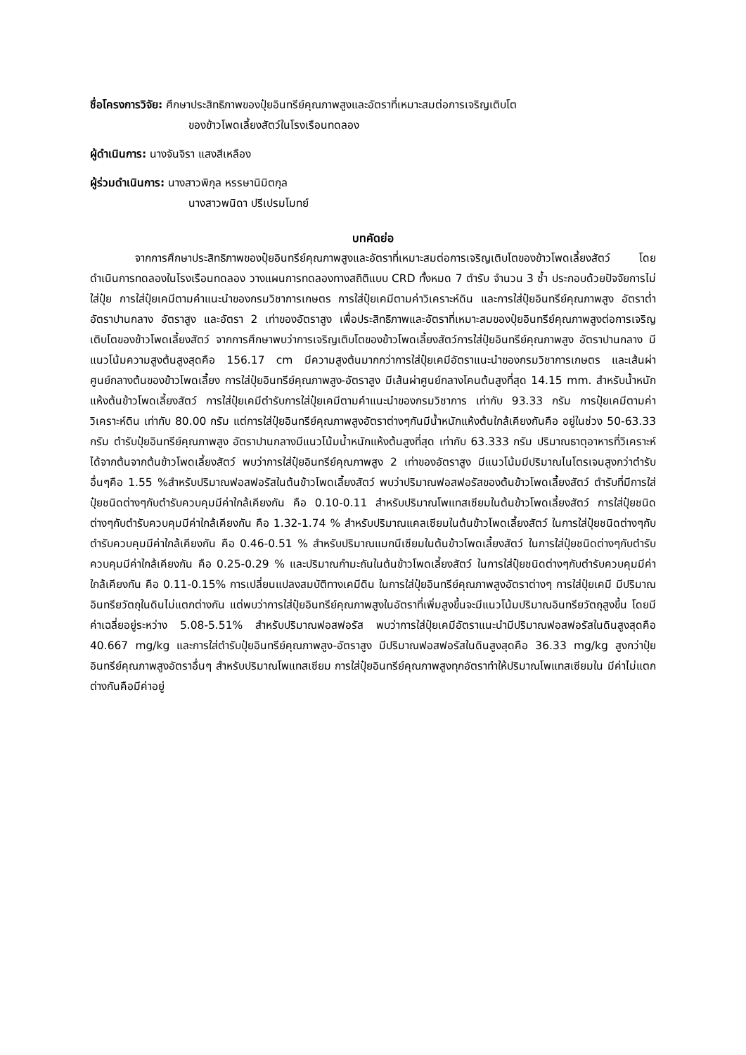ชื่อโครงการวิจัย: ศึกษาประสิทธิภาพของปุ๋ยอินทรีย์คุณภาพสูงและอัตราที่เหมาะสมต่อการเจริญเติบโต
ของข้าวโพดเลี้ยงสัตว์ในโรงเรือนทดลอง
ผู้ดำเนินการ: นางจันจิรา แสงสีเหลือง
ผู้ร่วมดำเนินการ: นางสาวพิกุล หรรษานิมิตกุล
นางสาวพนิดา ปรีเปรมโมทย์
บทคัดย่อ
จากการศึกษาประสิทธิภาพของปุ๋ยอินทรีย์คุณภาพสูงและอัตราที่เหมาะสมต่อการเจริญเติบโตของข้าวโพดเลี้ยงสัตว์ โดยดำเนินการทดลองในโรงเรือนทดลอง วางแผนการทดลองทางสถิติแบบ CRD ทั้งหมด 7 ตำรับ จำนวน 3 ซ้ำ ประกอบด้วยปัจจัยการไม่ใส่ปุ๋ย การใส่ปุ๋ยเคมีตามคำแนะนำของกรมวิชาการเกษตร การใส่ปุ๋ยเคมีตามค่าวิเคราะห์ดิน และการใส่ปุ๋ยอินทรีย์คุณภาพสูง อัตราต่ำ อัตราปานกลาง อัตราสูง และอัตรา 2 เท่าของอัตราสูง เพื่อประสิทธิภาพและอัตราที่เหมาะสมของปุ๋ยอินทรีย์คุณภาพสูงต่อการเจริญเติบโตของข้าวโพดเลี้ยงสัตว์ จากการศึกษาพบว่าการเจริญเติบโตของข้าวโพดเลี้ยงสัตว์การใส่ปุ๋ยอินทรีย์คุณภาพสูง อัตราปานกลาง มีแนวโน้มความสูงต้นสูงสุดคือ 156.17 cm มีความสูงต้นมากกว่าการใส่ปุ๋ยเคมีอัตราแนะนำของกรมวิชาการเกษตร และเส้นผ่าศูนย์กลางต้นของข้าวโพดเลี้ยง การใส่ปุ๋ยอินทรีย์คุณภาพสูง-อัตราสูง มีเส้นผ่าศูนย์กลางโคนต้นสูงที่สุด 14.15 mm. สำหรับน้ำหนักแห้งต้นข้าวโพดเลี้ยงสัตว์ การใส่ปุ๋ยเคมีตำรับการใส่ปุ๋ยเคมีตามคำแนะนำของกรมวิชาการ เท่ากับ 93.33 กรัม การปุ๋ยเคมีตามค่าวิเคราะห์ดิน เท่ากับ 80.00 กรัม แต่การใส่ปุ๋ยอินทรีย์คุณภาพสูงอัตราต่างๆกันมีน้ำหนักแห้งต้นใกล้เคียงกันคือ อยู่ในช่วง 50-63.33 กรัม ตำรับปุ๋ยอินทรีย์คุณภาพสูง อัตราปานกลางมีแนวโน้มน้ำหนักแห้งต้นสูงที่สุด เท่ากับ 63.333 กรัม ปริมาณธาตุอาหารที่วิเคราะห์ได้จากต้นจากต้นข้าวโพดเลี้ยงสัตว์ พบว่าการใส่ปุ๋ยอินทรีย์คุณภาพสูง 2 เท่าของอัตราสูง มีแนวโน้มมีปริมาณไนโตรเจนสูงกว่าตำรับอื่นๆคือ 1.55 %สำหรับปริมาณฟอสฟอรัสในต้นข้าวโพดเลี้ยงสัตว์ พบว่าปริมาณฟอสฟอรัสของต้นข้าวโพดเลี้ยงสัตว์ ตำรับที่มีการใส่ปุ๋ยชนิดต่างๆกับตำรับควบคุมมีค่าใกล้เคียงกัน คือ 0.10-0.11 สำหรับปริมาณโพแทสเซียมในต้นข้าวโพดเลี้ยงสัตว์ การใส่ปุ๋ยชนิดต่างๆกับตำรับควบคุมมีค่าใกล้เคียงกัน คือ 1.32-1.74 % สำหรับปริมาณแคลเซียมในต้นข้าวโพดเลี้ยงสัตว์ ในการใส่ปุ๋ยชนิดต่างๆกับตำรับควบคุมมีค่าใกล้เคียงกัน คือ 0.46-0.51 % สำหรับปริมาณแมกนีเซียมในต้นข้าวโพดเลี้ยงสัตว์ ในการใส่ปุ๋ยชนิดต่างๆกับตำรับควบคุมมีค่าใกล้เคียงกัน คือ 0.25-0.29 % และปริมาณกำมะถันในต้นข้าวโพดเลี้ยงสัตว์ ในการใส่ปุ๋ยชนิดต่างๆกับตำรับควบคุมมีค่าใกล้เคียงกัน คือ 0.11-0.15% การเปลี่ยนแปลงสมบัติทางเคมีดิน ในการใส่ปุ๋ยอินทรีย์คุณภาพสูงอัตราต่างๆ การใส่ปุ๋ยเคมี มีปริมาณอินทรียวัตถุในดินไม่แตกต่างกัน แต่พบว่าการใส่ปุ๋ยอินทรีย์คุณภาพสูงในอัตราที่เพิ่มสูงขึ้นจะมีแนวโน้มปริมาณอินทรียวัตถุสูงขึ้น โดยมีค่าเฉลี่ยอยู่ระหว่าง 5.08-5.51% สำหรับปริมาณฟอสฟอรัส พบว่าการใส่ปุ๋ยเคมีอัตราแนะนำมีปริมาณฟอสฟอรัสในดินสูงสุดคือ 40.667 mg/kg และการใส่ตำรับปุ๋ยอินทรีย์คุณภาพสูง-อัตราสูง มีปริมาณฟอสฟอรัสในดินสูงสุดคือ 36.33 mg/kg สูงกว่าปุ๋ยอินทรีย์คุณภาพสูงอัตราอื่นๆ สำหรับปริมาณโพแทสเซียม การใส่ปุ๋ยอินทรีย์คุณภาพสูงทุกอัตราทำให้ปริมาณโพแทสเซียมใน มีค่าไม่แตกต่างกันคือมีค่าอยู่